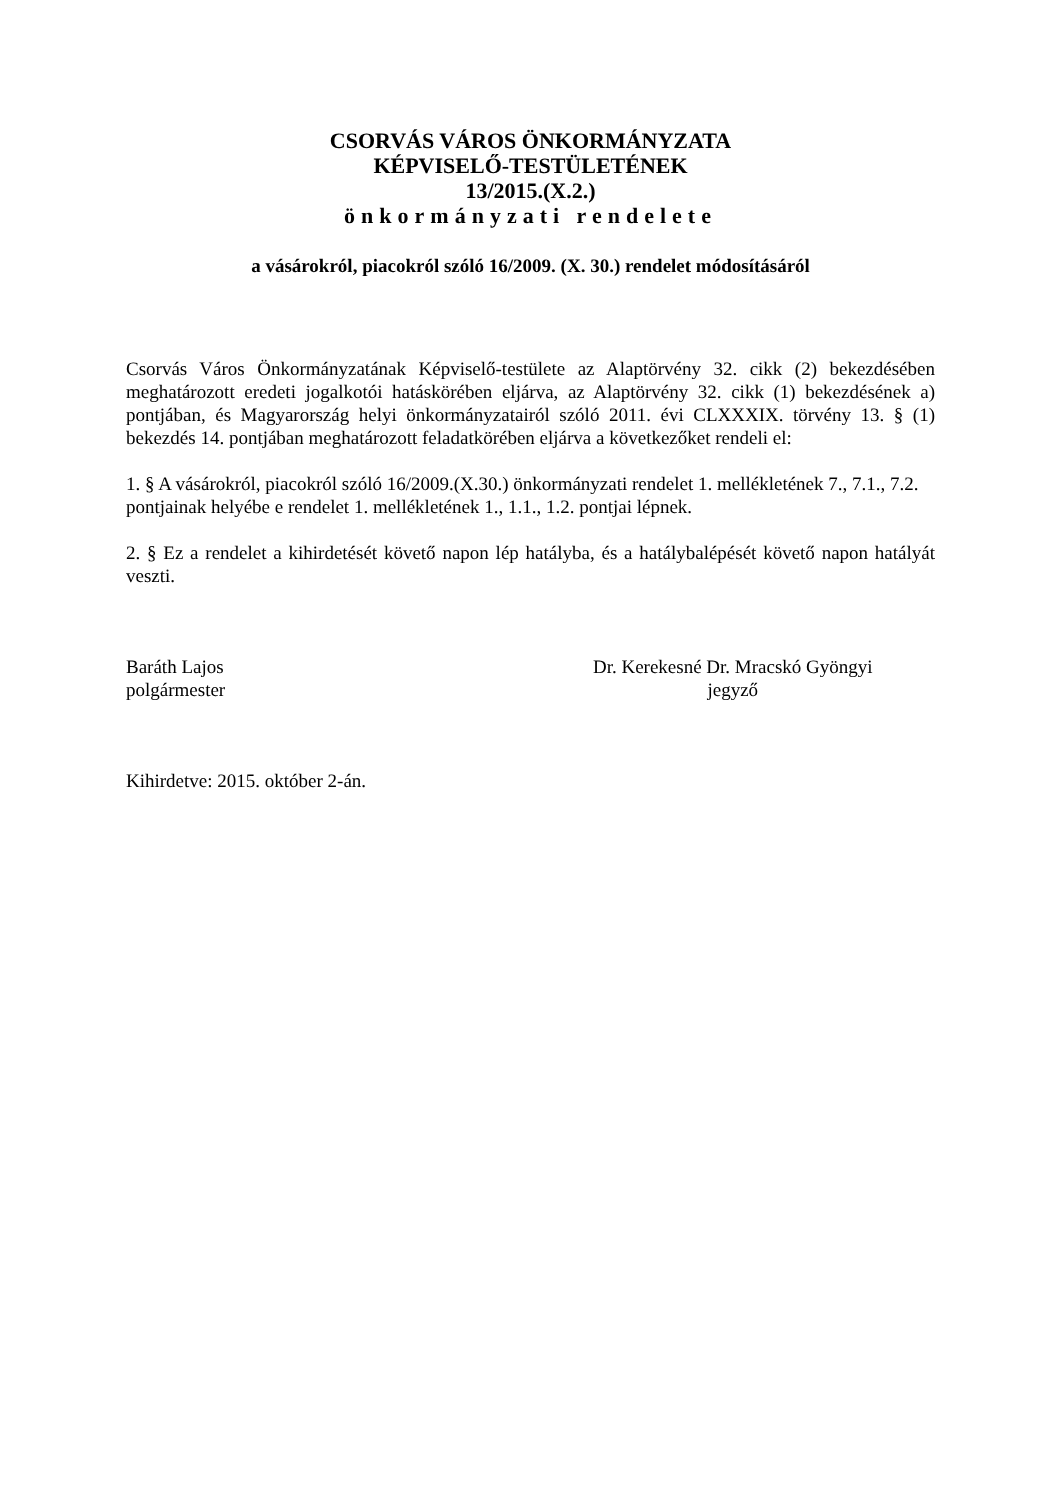CSORVÁS VÁROS ÖNKORMÁNYZATA
KÉPVISELŐ-TESTÜLETÉNEK
13/2015.(X.2.)
önkormányzati rendelete
a vásárokról, piacokról szóló 16/2009. (X. 30.) rendelet módosításáról
Csorvás Város Önkormányzatának Képviselő-testülete az Alaptörvény 32. cikk (2) bekezdésében meghatározott eredeti jogalkotói hatáskörében eljárva, az Alaptörvény 32. cikk (1) bekezdésének a) pontjában, és Magyarország helyi önkormányzatairól szóló 2011. évi CLXXXIX. törvény 13. § (1) bekezdés 14. pontjában meghatározott feladatkörében eljárva a következőket rendeli el:
1. § A vásárokról, piacokról szóló 16/2009.(X.30.) önkormányzati rendelet 1. mellékletének 7., 7.1., 7.2. pontjainak helyébe e rendelet 1. mellékletének 1., 1.1., 1.2. pontjai lépnek.
2. § Ez a rendelet a kihirdetését követő napon lép hatályba, és a hatálybalépését követő napon hatályát veszti.
Baráth Lajos
polgármester
Dr. Kerekesné Dr. Mracskó Gyöngyi
jegyző
Kihirdetve: 2015. október 2-án.